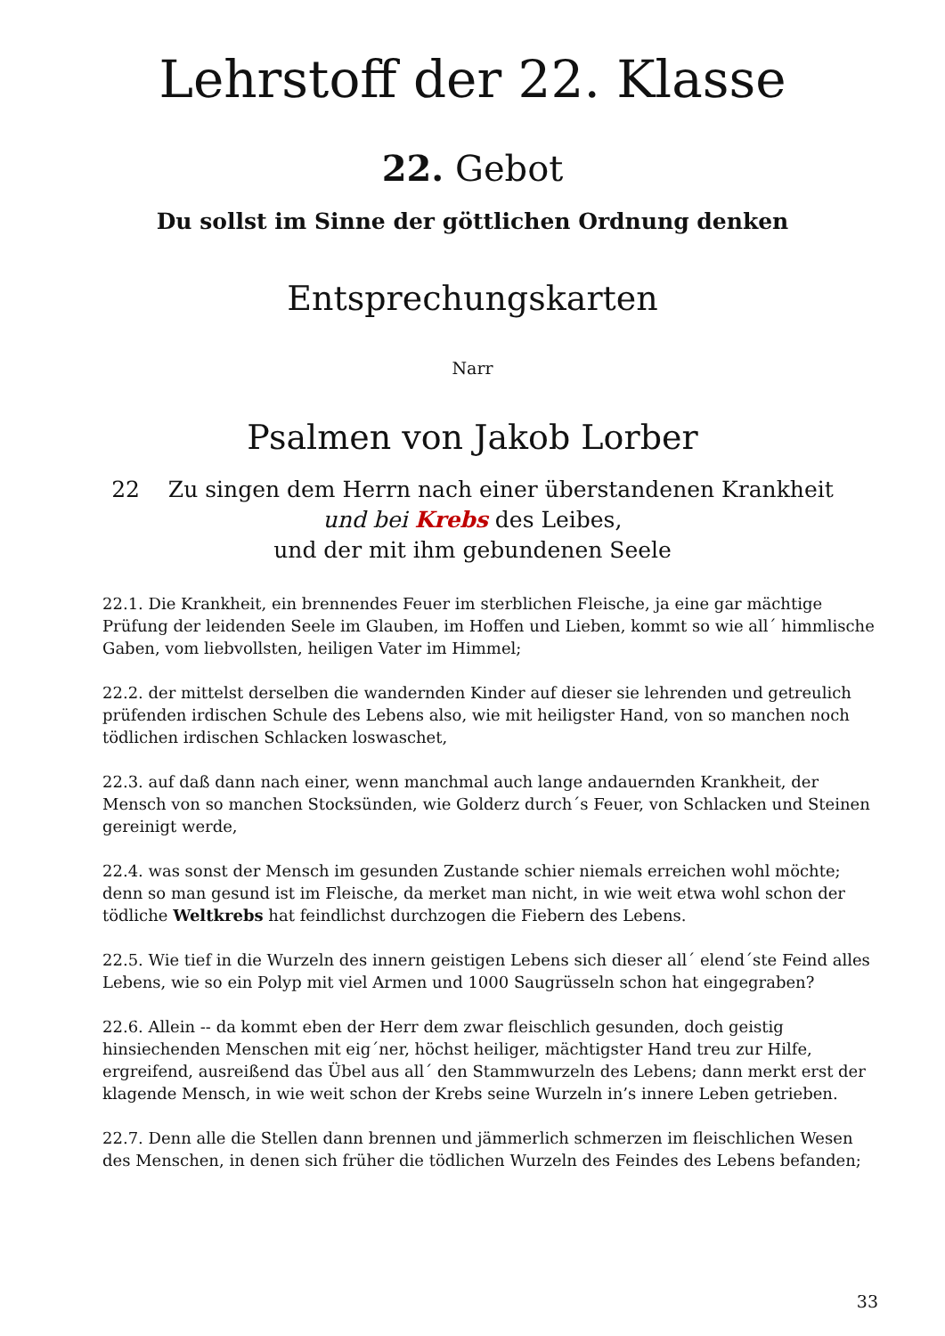Lehrstoff der 22. Klasse
22. Gebot
Du sollst im Sinne der göttlichen Ordnung denken
Entsprechungskarten
Narr
Psalmen von Jakob Lorber
22 Zu singen dem Herrn nach einer überstandenen Krankheit
und bei Krebs des Leibes,
und der mit ihm gebundenen Seele
22.1. Die Krankheit, ein brennendes Feuer im sterblichen Fleische, ja eine gar mächtige Prüfung der leidenden Seele im Glauben, im Hoffen und Lieben, kommt so wie all´ himmlische Gaben, vom liebvollsten, heiligen Vater im Himmel;
22.2. der mittelst derselben die wandernden Kinder auf dieser sie lehrenden und getreulich prüfenden irdischen Schule des Lebens also, wie mit heiligster Hand, von so manchen noch tödlichen irdischen Schlacken loswaschet,
22.3. auf daß dann nach einer, wenn manchmal auch lange andauernden Krankheit, der Mensch von so manchen Stocksünden, wie Golderz durch´s Feuer, von Schlacken und Steinen gereinigt werde,
22.4. was sonst der Mensch im gesunden Zustande schier niemals erreichen wohl möchte; denn so man gesund ist im Fleische, da merket man nicht, in wie weit etwa wohl schon der tödliche Weltkrebs hat feindlichst durchzogen die Fiebern des Lebens.
22.5. Wie tief in die Wurzeln des innern geistigen Lebens sich dieser all´ elend´ste Feind alles Lebens, wie so ein Polyp mit viel Armen und 1000 Saugrüsseln schon hat eingegraben?
22.6. Allein -- da kommt eben der Herr dem zwar fleischlich gesunden, doch geistig hinsiechenden Menschen mit eig´ner, höchst heiliger, mächtigster Hand treu zur Hilfe, ergreifend, ausreißend das Übel aus all´ den Stammwurzeln des Lebens; dann merkt erst der klagende Mensch, in wie weit schon der Krebs seine Wurzeln in’s innere Leben getrieben.
22.7. Denn alle die Stellen dann brennen und jämmerlich schmerzen im fleischlichen Wesen des Menschen, in denen sich früher die tödlichen Wurzeln des Feindes des Lebens befanden;
33